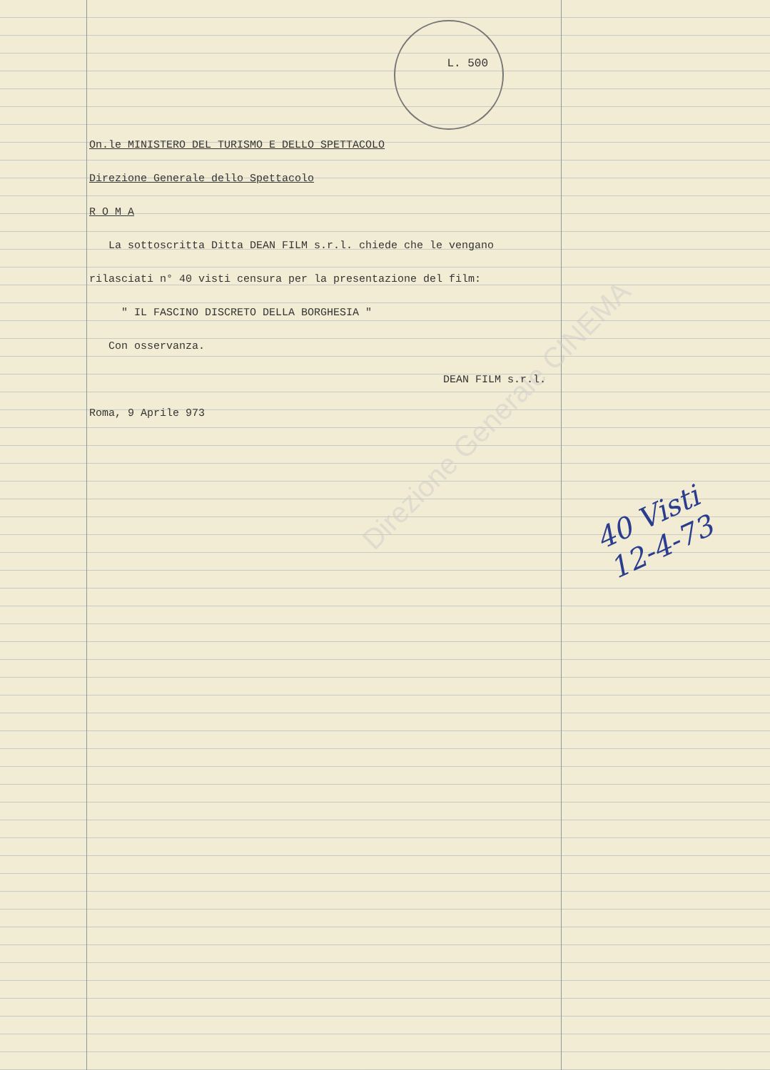L. 500
Direzione Generale CINEMA
On.le MINISTERO DEL TURISMO E DELLO SPETTACOLO
Direzione Generale dello Spettacolo
R O M A
La sottoscritta Ditta DEAN FILM s.r.l. chiede che le vengano
rilasciati n° 40 visti censura per la presentazione del film:
" IL FASCINO DISCRETO DELLA BORGHESIA "
Con osservanza.
DEAN FILM s.r.l.
Roma, 9 Aprile 973
40 Visti
12-4-73